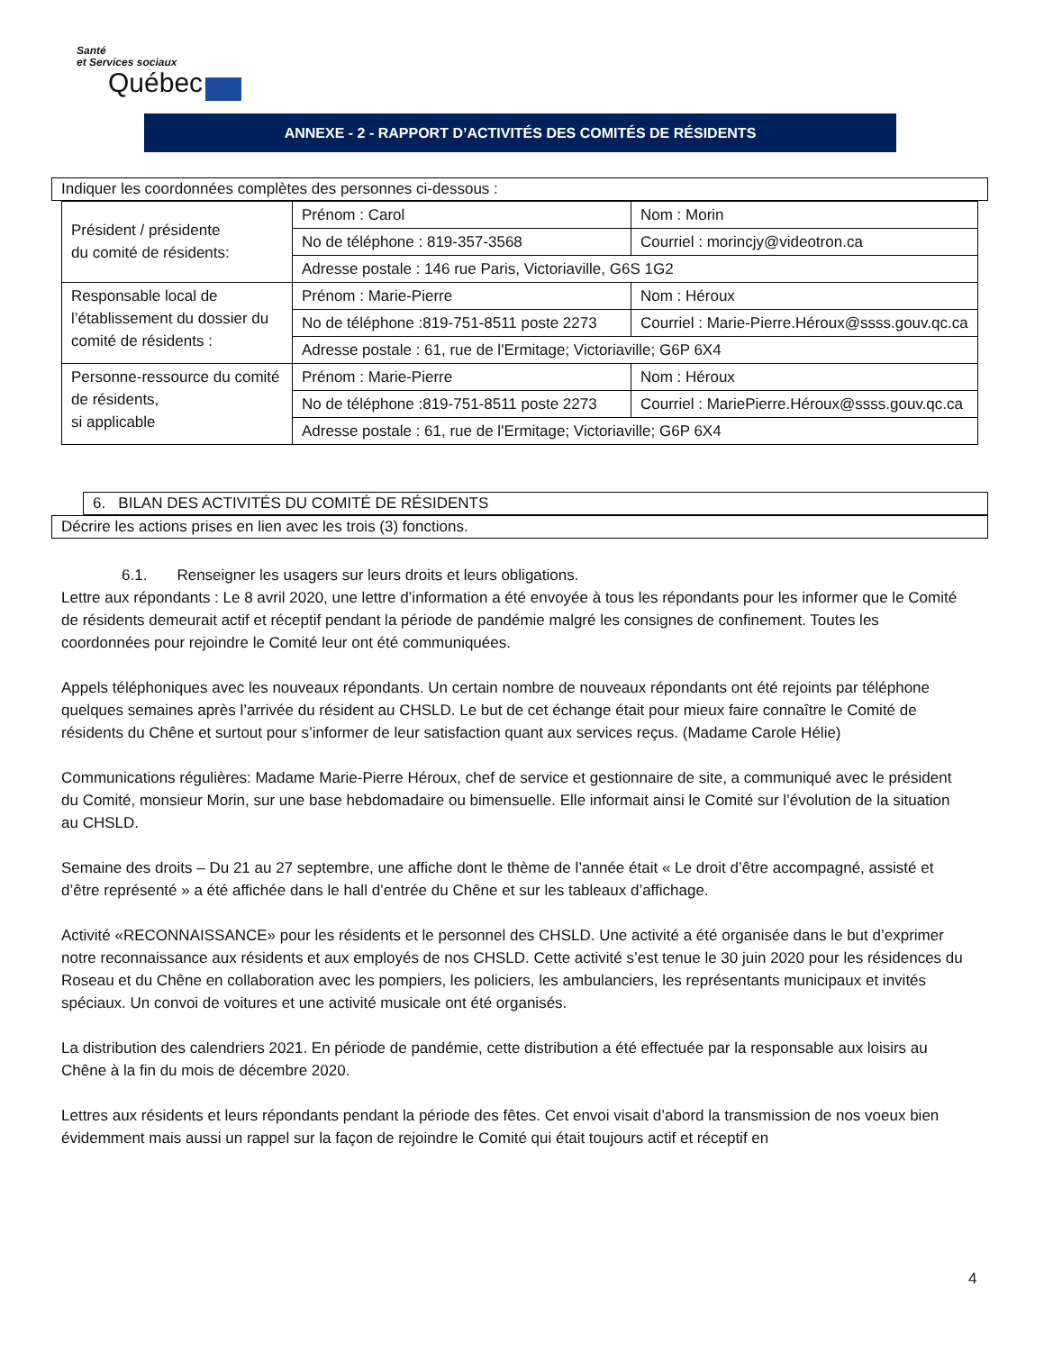Santé
et Services sociaux
Québec
ANNEXE - 2 - RAPPORT D’ACTIVITÉS DES COMITÉS DE RÉSIDENTS
Indiquer les coordonnées complètes des personnes ci-dessous :
| Président / présidente du comité de résidents: | Prénom : Carol | Nom : Morin |
| | No de téléphone : 819-357-3568 | Courriel : morincjy@videotron.ca |
| | Adresse postale : 146 rue Paris, Victoriaville, G6S 1G2 | |
| Responsable local de l’établissement du dossier du comité de résidents : | Prénom : Marie-Pierre | Nom : Héroux |
| | No de téléphone :819-751-8511 poste 2273 | Courriel : Marie-Pierre.Héroux@ssss.gouv.qc.ca |
| | Adresse postale : 61, rue de l'Ermitage; Victoriaville; G6P 6X4 | |
| Personne-ressource du comité de résidents, si applicable | Prénom : Marie-Pierre | Nom : Héroux |
| | No de téléphone :819-751-8511 poste 2273 | Courriel : MariePierre.Héroux@ssss.gouv.qc.ca |
| | Adresse postale : 61, rue de l'Ermitage; Victoriaville; G6P 6X4 | |
6. BILAN DES ACTIVITÉS DU COMITÉ DE RÉSIDENTS
Décrire les actions prises en lien avec les trois (3) fonctions.
6.1. Renseigner les usagers sur leurs droits et leurs obligations.
Lettre aux répondants : Le 8 avril 2020, une lettre d’information a été envoyée à tous les répondants pour les informer que le Comité de résidents demeurait actif et réceptif pendant la période de pandémie malgré les consignes de confinement. Toutes les coordonnées pour rejoindre le Comité leur ont été communiquées.
Appels téléphoniques avec les nouveaux répondants. Un certain nombre de nouveaux répondants ont été rejoints par téléphone quelques semaines après l’arrivée du résident au CHSLD. Le but de cet échange était pour mieux faire connaître le Comité de résidents du Chêne et surtout pour s’informer de leur satisfaction quant aux services reçus. (Madame Carole Hélie)
Communications régulières: Madame Marie-Pierre Héroux, chef de service et gestionnaire de site, a communiqué avec le président du Comité, monsieur Morin, sur une base hebdomadaire ou bimensuelle. Elle informait ainsi le Comité sur l’évolution de la situation au CHSLD.
Semaine des droits – Du 21 au 27 septembre, une affiche dont le thème de l’année était « Le droit d’être accompagné, assisté et d’être représenté » a été affichée dans le hall d’entrée du Chêne et sur les tableaux d’affichage.
Activité «RECONNAISSANCE» pour les résidents et le personnel des CHSLD. Une activité a été organisée dans le but d’exprimer notre reconnaissance aux résidents et aux employés de nos CHSLD. Cette activité s’est tenue le 30 juin 2020 pour les résidences du Roseau et du Chêne en collaboration avec les pompiers, les policiers, les ambulanciers, les représentants municipaux et invités spéciaux. Un convoi de voitures et une activité musicale ont été organisés.
La distribution des calendriers 2021. En période de pandémie, cette distribution a été effectuée par la responsable aux loisirs au Chêne à la fin du mois de décembre 2020.
Lettres aux résidents et leurs répondants pendant la période des fêtes. Cet envoi visait d’abord la transmission de nos voeux bien évidemment mais aussi un rappel sur la façon de rejoindre le Comité qui était toujours actif et réceptif en
4